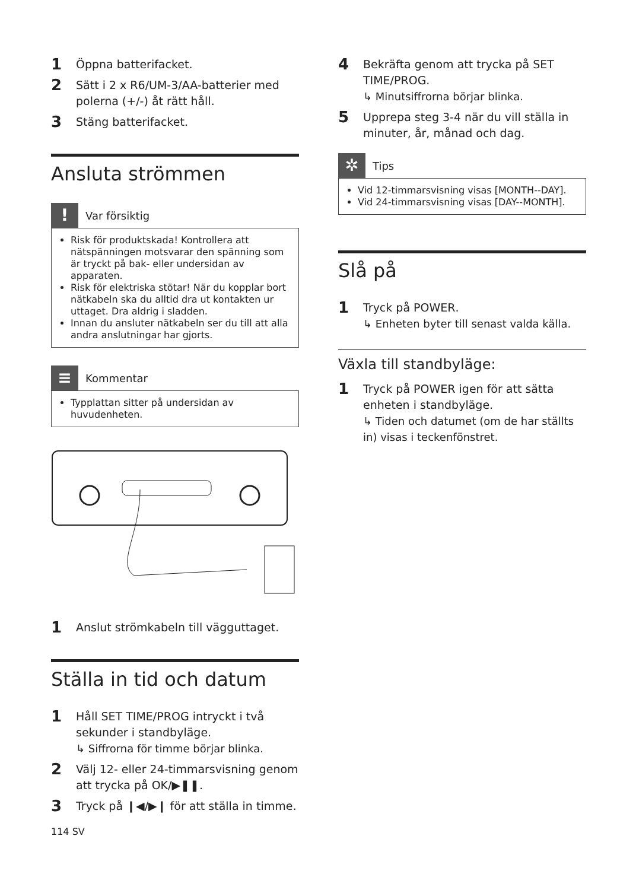1 Öppna batterifacket.
2 Sätt i 2 x R6/UM-3/AA-batterier med polerna (+/-) åt rätt håll.
3 Stäng batterifacket.
Ansluta strömmen
! Var försiktig
Risk för produktskada! Kontrollera att nätspänningen motsvarar den spänning som är tryckt på bak- eller undersidan av apparaten.
Risk för elektriska stötar! När du kopplar bort nätkabeln ska du alltid dra ut kontakten ur uttaget. Dra aldrig i sladden.
Innan du ansluter nätkabeln ser du till att alla andra anslutningar har gjorts.
≡ Kommentar
Typplattan sitter på undersidan av huvudenheten.
1 Anslut strömkabeln till vägguttaget.
Ställa in tid och datum
1 Håll SET TIME/PROG intryckt i två sekunder i standbyläge.
↳ Siffrorna för timme börjar blinka.
2 Välj 12- eller 24-timmarsvisning genom att trycka på OK/▶❚❚.
3 Tryck på ❙◀/▶❙ för att ställa in timme.
114 SV
4 Bekräfta genom att trycka på SET TIME/PROG.
↳ Minutsiffrorna börjar blinka.
5 Upprepa steg 3-4 när du vill ställa in minuter, år, månad och dag.
✲ Tips
Vid 12-timmarsvisning visas [MONTH--DAY].
Vid 24-timmarsvisning visas [DAY--MONTH].
Slå på
1 Tryck på POWER.
↳ Enheten byter till senast valda källa.
Växla till standbyläge:
1 Tryck på POWER igen för att sätta enheten i standbyläge.
↳ Tiden och datumet (om de har ställts in) visas i teckenfönstret.